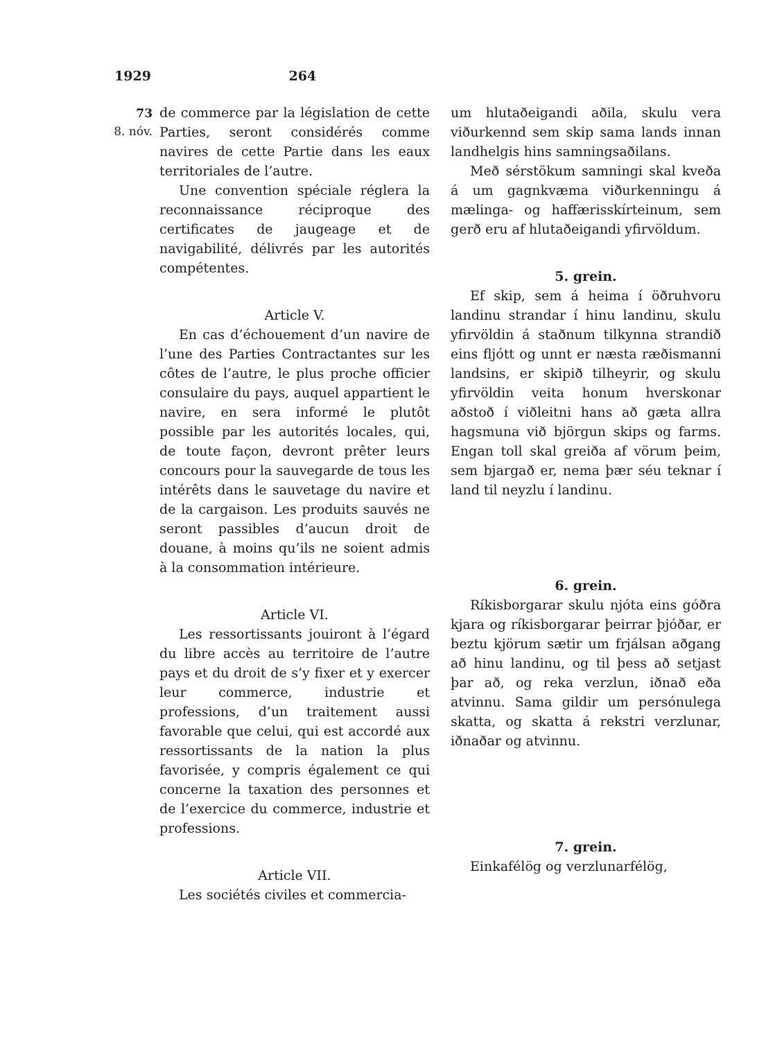1929 264
73
8. nóv.
de commerce par la législation de cette Parties, seront considérés comme navires de cette Partie dans les eaux territoriales de l’autre.
Une convention spéciale réglera la reconnaissance réciproque des certificates de jaugeage et de navigabilité, délivrés par les autorités compétentes.
Article V.
En cas d’échouement d’un navire de l’une des Parties Contractantes sur les côtes de l’autre, le plus proche officier consulaire du pays, auquel appartient le navire, en sera informé le plutôt possible par les autorités locales, qui, de toute façon, devront prêter leurs concours pour la sauvegarde de tous les intérêts dans le sauvetage du navire et de la cargaison. Les produits sauvés ne seront passibles d’aucun droit de douane, à moins qu’ils ne soient admis à la consommation intérieure.
Article VI.
Les ressortissants jouiront à l’égard du libre accès au territoire de l’autre pays et du droit de s’y fixer et y exercer leur commerce, industrie et professions, d’un traitement aussi favorable que celui, qui est accordé aux ressortissants de la nation la plus favorisée, y compris également ce qui concerne la taxation des personnes et de l’exercice du commerce, industrie et professions.
Article VII.
Les sociétés civiles et commercia-
um hlutaðeigandi aðila, skulu vera viðurkennd sem skip sama lands innan landhelgis hins samningsaðilans.
Með sérstökum samningi skal kveða á um gagnkvæma viðurkenningu á mælinga- og haffærisskírteinum, sem gerð eru af hlutaðeigandi yfirvöldum.
5. grein.
Ef skip, sem á heima í öðruhvoru landinu strandar í hinu landinu, skulu yfirvöldin á staðnum tilkynna strandið eins fljótt og unnt er næsta ræðismanni landsins, er skipið tilheyrir, og skulu yfirvöldin veita honum hverskonar aðstoð í viðleitni hans að gæta allra hagsmuna við björgun skips og farms. Engan toll skal greiða af vörum þeim, sem bjargað er, nema þær séu teknar í land til neyzlu í landinu.
6. grein.
Ríkisborgarar skulu njóta eins góðra kjara og ríkisborgarar þeirrar þjóðar, er beztu kjörum sætir um frjálsan aðgang að hinu landinu, og til þess að setjast þar að, og reka verzlun, iðnað eða atvinnu. Sama gildir um persónulega skatta, og skatta á rekstri verzlunar, iðnaðar og atvinnu.
7. grein.
Einkafélög og verzlunarfélög,